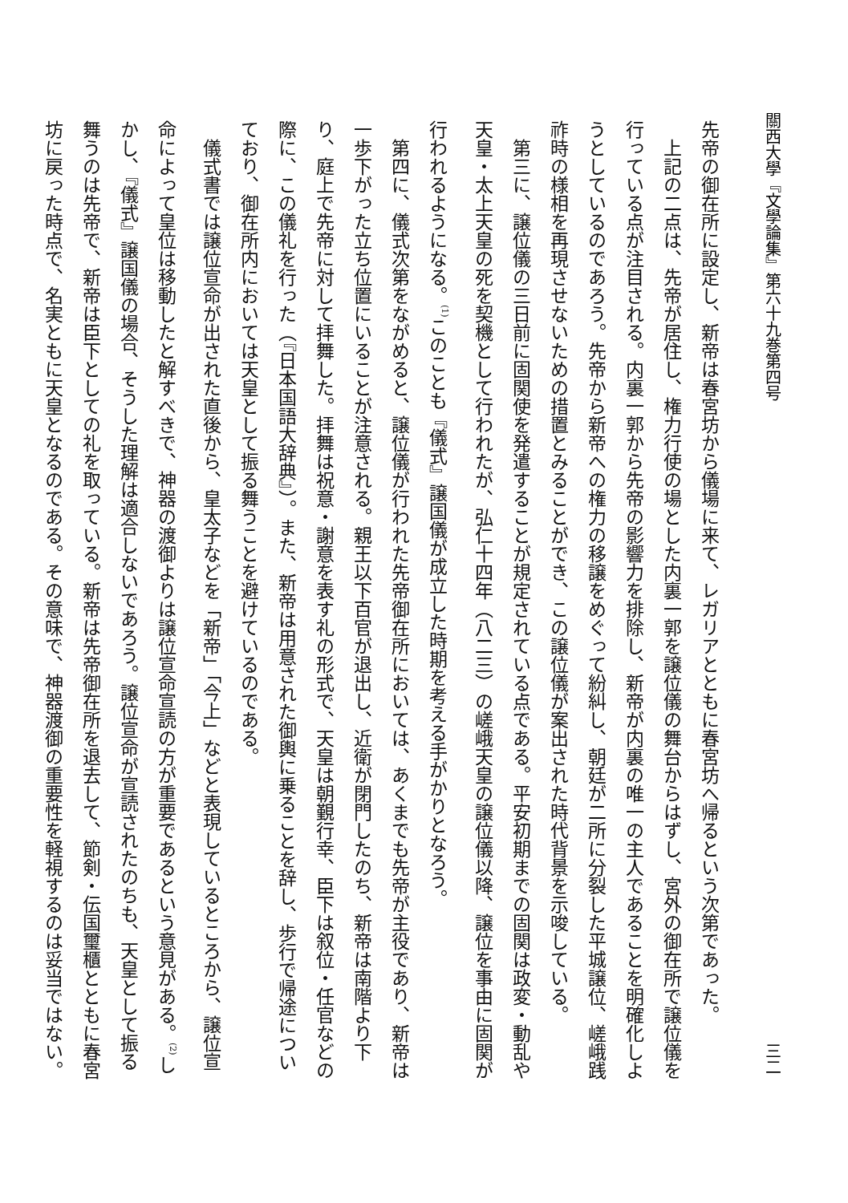關西大學『文學論集』第六十九巻第四号 三二
先帝の御在所に設定し、新帝は春宮坊から儀場に来て、レガリアとともに春宮坊へ帰るという次第であった。
上記の二点は、先帝が居住し、権力行使の場とした内裏一郭を譲位儀の舞台からはずし、宮外の御在所で譲位儀を行っている点が注目される。内裏一郭から先帝の影響力を排除し、新帝が内裏の唯一の主人であることを明確化しようとしているのであろう。先帝から新帝への権力の移譲をめぐって紛糾し、朝廷が二所に分裂した平城譲位、嵯峨践祚時の様相を再現させないための措置とみることができ、この譲位儀が案出された時代背景を示唆している。
第三に、譲位儀の三日前に固関使を発遣することが規定されている点である。平安初期までの固関は政変・動乱や天皇・太上天皇の死を契機として行われたが、弘仁十四年（八二三）の嵯峨天皇の譲位儀以降、譲位を事由に固関が行われるようになる。<sup>(1)</sup>このことも『儀式』譲国儀が成立した時期を考える手がかりとなろう。
第四に、儀式次第をながめると、譲位儀が行われた先帝御在所においては、あくまでも先帝が主役であり、新帝は一歩下がった立ち位置にいることが注意される。親王以下百官が退出し、近衛が閉門したのち、新帝は南階より下り、庭上で先帝に対して拝舞した。拝舞は祝意・謝意を表す礼の形式で、天皇は朝覲行幸、臣下は叙位・任官などの際に、この儀礼を行った（『日本国語大辞典』）。また、新帝は用意された御輿に乗ることを辞し、歩行で帰途についており、御在所内においては天皇として振る舞うことを避けているのである。
儀式書では譲位宣命が出された直後から、皇太子などを「新帝」「今上」などと表現しているところから、譲位宣命によって皇位は移動したと解すべきで、神器の渡御よりは譲位宣命宣読の方が重要であるという意見がある。<sup>(2)</sup>しかし、『儀式』譲国儀の場合、そうした理解は適合しないであろう。譲位宣命が宣読されたのちも、天皇として振る舞うのは先帝で、新帝は臣下としての礼を取っている。新帝は先帝御在所を退去して、節剣・伝国璽櫃とともに春宮坊に戻った時点で、名実ともに天皇となるのである。その意味で、神器渡御の重要性を軽視するのは妥当ではない。